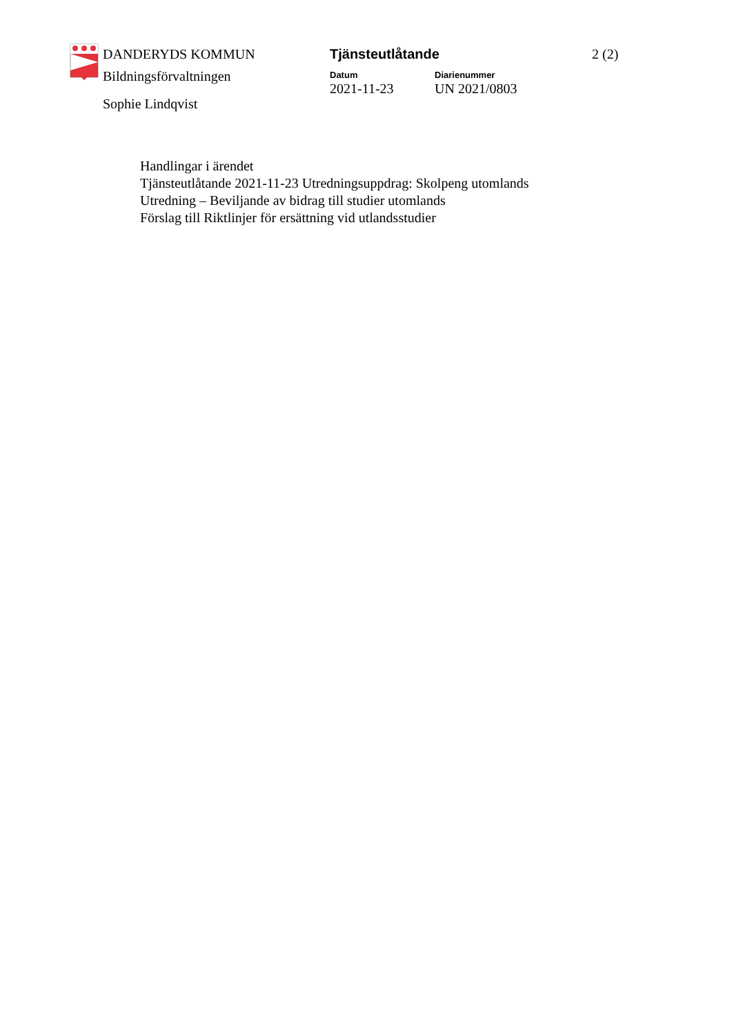DANDERYDS KOMMUN
Bildningsförvaltningen
Sophie Lindqvist
Tjänsteutlåtande
Datum
2021-11-23
Diarienummer
UN 2021/0803
2 (2)
Handlingar i ärendet
Tjänsteutlåtande 2021-11-23 Utredningsuppdrag: Skolpeng utomlands
Utredning – Beviljande av bidrag till studier utomlands
Förslag till Riktlinjer för ersättning vid utlandsstudier